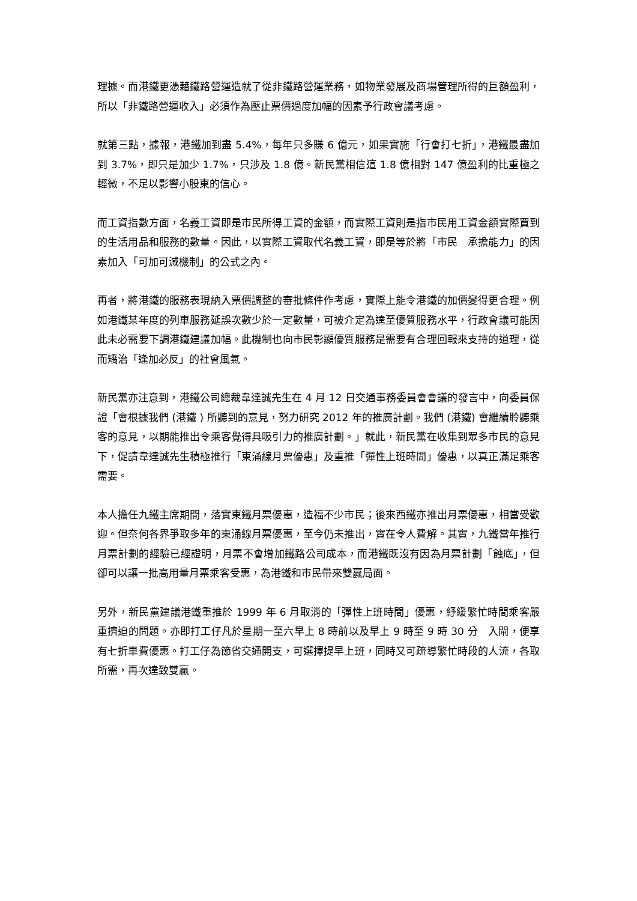理據。而港鐵更憑藉鐵路營運造就了從非鐵路營運業務，如物業發展及商場管理所得的巨額盈利，所以「非鐵路營運收入」必須作為壓止票價過度加幅的因素予行政會議考慮。
就第三點，據報，港鐵加到盡 5.4%，每年只多賺 6 億元，如果實施「行會打七折」，港鐵最盡加到 3.7%，即只是加少 1.7%，只涉及 1.8 億。新民黨相信這 1.8 億相對 147 億盈利的比重極之輕微，不足以影響小股東的信心。
而工資指數方面，名義工資即是市民所得工資的金額，而實際工資則是指市民用工資金額實際買到的生活用品和服務的數量。因此，以實際工資取代名義工資，即是等於將「市民　承擔能力」的因素加入「可加可減機制」的公式之內。
再者，將港鐵的服務表現納入票價調整的審批條件作考慮，實際上能令港鐵的加價變得更合理。例如港鐵某年度的列車服務延誤次數少於一定數量，可被介定為達至優質服務水平，行政會議可能因此未必需要下調港鐵建議加幅。此機制也向市民彰顯優質服務是需要有合理回報來支持的道理，從而矯治「逢加必反」的社會風氣。
新民黨亦注意到，港鐵公司總裁韋達誠先生在 4 月 12 日交通事務委員會會議的發言中，向委員保證「會根據我們 (港鐵 ) 所聽到的意見，努力研究 2012 年的推廣計劃。我們 (港鐵) 會繼續聆聽乘客的意見，以期能推出令乘客覺得具吸引力的推廣計劃。」就此，新民黨在收集到眾多市民的意見下，促請韋達誠先生積極推行「東涌線月票優惠」及重推「彈性上班時間」優惠，以真正滿足乘客需要。
本人擔任九鐵主席期間，落實東鐵月票優惠，造福不少市民；後來西鐵亦推出月票優惠，相當受歡迎。但奈何各界爭取多年的東涌線月票優惠，至今仍未推出，實在令人費解。其實，九鐵當年推行月票計劃的經驗已經證明，月票不會增加鐵路公司成本，而港鐵既沒有因為月票計劃「蝕底」，但卻可以讓一批高用量月票乘客受惠，為港鐵和市民帶來雙贏局面。
另外，新民黨建議港鐵重推於 1999 年 6 月取消的「彈性上班時間」優惠，紓緩繁忙時間乘客嚴重擠迫的問題。亦即打工仔凡於星期一至六早上 8 時前以及早上 9 時至 9 時 30 分　入閘，便享有七折車費優惠。打工仔為節省交通開支，可選擇提早上班，同時又可疏導繁忙時段的人流，各取所需，再次達致雙贏。